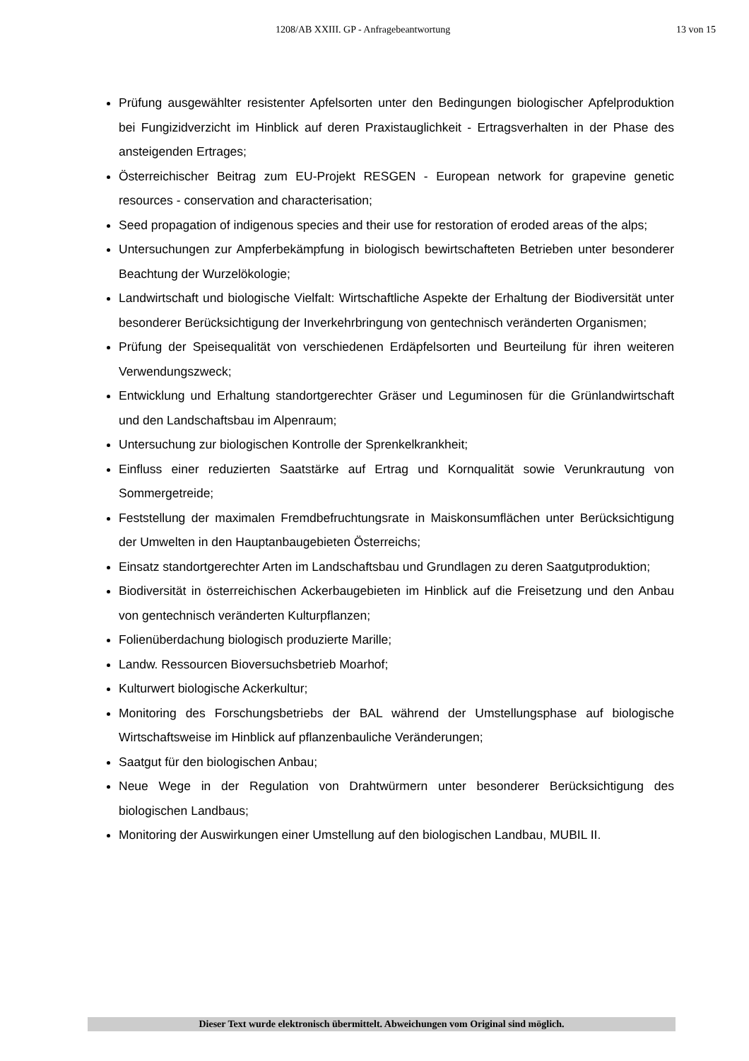1208/AB XXIII. GP - Anfragebeantwortung 13 von 15
Prüfung ausgewählter resistenter Apfelsorten unter den Bedingungen biologischer Apfelproduktion bei Fungizidverzicht im Hinblick auf deren Praxistauglichkeit - Ertragsverhalten in der Phase des ansteigenden Ertrages;
Österreichischer Beitrag zum EU-Projekt RESGEN - European network for grapevine genetic resources - conservation and characterisation;
Seed propagation of indigenous species and their use for restoration of eroded areas of the alps;
Untersuchungen zur Ampferbekämpfung in biologisch bewirtschafteten Betrieben unter besonderer Beachtung der Wurzelökologie;
Landwirtschaft und biologische Vielfalt: Wirtschaftliche Aspekte der Erhaltung der Biodiversität unter besonderer Berücksichtigung der Inverkehrbringung von gentechnisch veränderten Organismen;
Prüfung der Speisequalität von verschiedenen Erdäpfelsorten und Beurteilung für ihren weiteren Verwendungszweck;
Entwicklung und Erhaltung standortgerechter Gräser und Leguminosen für die Grünlandwirtschaft und den Landschaftsbau im Alpenraum;
Untersuchung zur biologischen Kontrolle der Sprenkelkrankheit;
Einfluss einer reduzierten Saatstärke auf Ertrag und Kornqualität sowie Verunkrautung von Sommergetreide;
Feststellung der maximalen Fremdbefruchtungsrate in Maiskonsumflächen unter Berücksichtigung der Umwelten in den Hauptanbaugebieten Österreichs;
Einsatz standortgerechter Arten im Landschaftsbau und Grundlagen zu deren Saatgutproduktion;
Biodiversität in österreichischen Ackerbaugebieten im Hinblick auf die Freisetzung und den Anbau von gentechnisch veränderten Kulturpflanzen;
Folienüberdachung biologisch produzierte Marille;
Landw. Ressourcen Bioversuchsbetrieb Moarhof;
Kulturwert biologische Ackerkultur;
Monitoring des Forschungsbetriebs der BAL während der Umstellungsphase auf biologische Wirtschaftsweise im Hinblick auf pflanzenbauliche Veränderungen;
Saatgut für den biologischen Anbau;
Neue Wege in der Regulation von Drahtwürmern unter besonderer Berücksichtigung des biologischen Landbaus;
Monitoring der Auswirkungen einer Umstellung auf den biologischen Landbau, MUBIL II.
Dieser Text wurde elektronisch übermittelt. Abweichungen vom Original sind möglich.